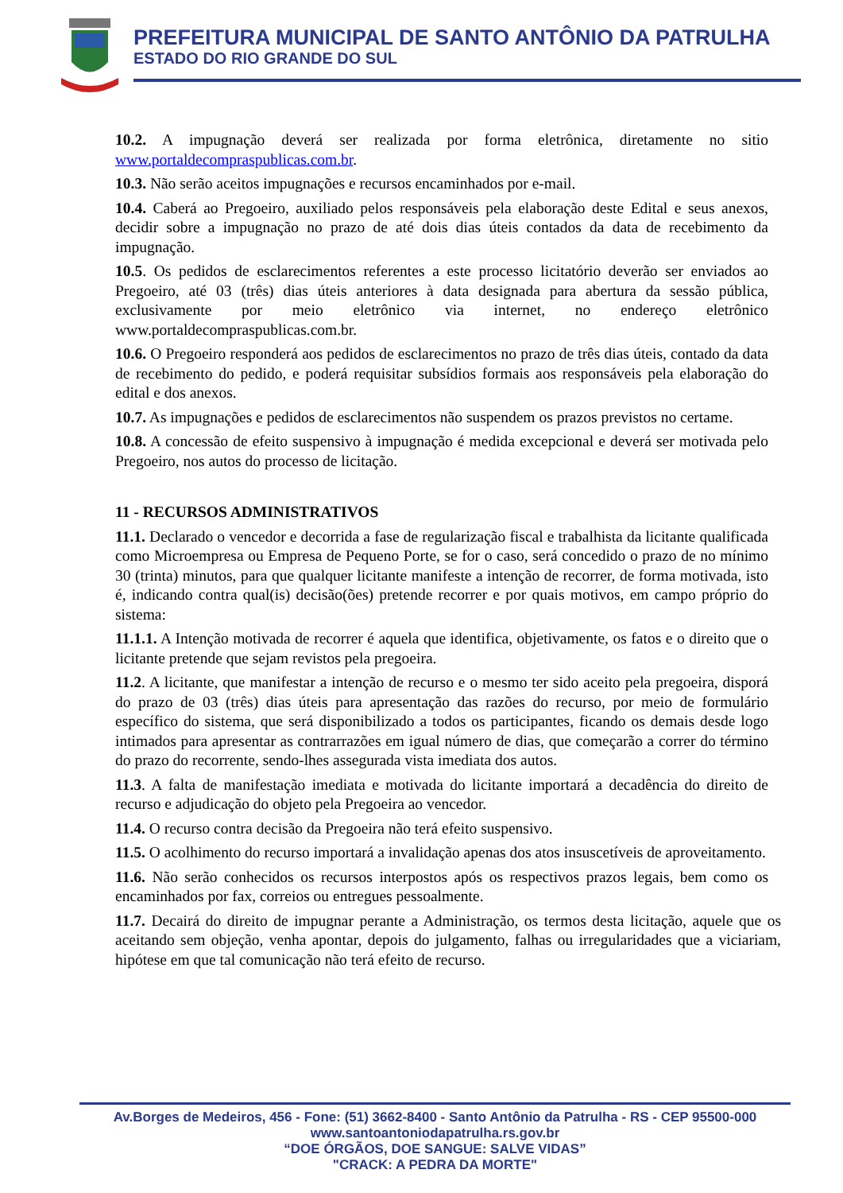PREFEITURA MUNICIPAL DE SANTO ANTÔNIO DA PATRULHA
ESTADO DO RIO GRANDE DO SUL
10.2. A impugnação deverá ser realizada por forma eletrônica, diretamente no sitio www.portaldecompraspublicas.com.br.
10.3. Não serão aceitos impugnações e recursos encaminhados por e-mail.
10.4. Caberá ao Pregoeiro, auxiliado pelos responsáveis pela elaboração deste Edital e seus anexos, decidir sobre a impugnação no prazo de até dois dias úteis contados da data de recebimento da impugnação.
10.5. Os pedidos de esclarecimentos referentes a este processo licitatório deverão ser enviados ao Pregoeiro, até 03 (três) dias úteis anteriores à data designada para abertura da sessão pública, exclusivamente por meio eletrônico via internet, no endereço eletrônico www.portaldecompraspublicas.com.br.
10.6. O Pregoeiro responderá aos pedidos de esclarecimentos no prazo de três dias úteis, contado da data de recebimento do pedido, e poderá requisitar subsídios formais aos responsáveis pela elaboração do edital e dos anexos.
10.7. As impugnações e pedidos de esclarecimentos não suspendem os prazos previstos no certame.
10.8. A concessão de efeito suspensivo à impugnação é medida excepcional e deverá ser motivada pelo Pregoeiro, nos autos do processo de licitação.
11 - RECURSOS ADMINISTRATIVOS
11.1. Declarado o vencedor e decorrida a fase de regularização fiscal e trabalhista da licitante qualificada como Microempresa ou Empresa de Pequeno Porte, se for o caso, será concedido o prazo de no mínimo 30 (trinta) minutos, para que qualquer licitante manifeste a intenção de recorrer, de forma motivada, isto é, indicando contra qual(is) decisão(ões) pretende recorrer e por quais motivos, em campo próprio do sistema:
11.1.1. A Intenção motivada de recorrer é aquela que identifica, objetivamente, os fatos e o direito que o licitante pretende que sejam revistos pela pregoeira.
11.2. A licitante, que manifestar a intenção de recurso e o mesmo ter sido aceito pela pregoeira, disporá do prazo de 03 (três) dias úteis para apresentação das razões do recurso, por meio de formulário específico do sistema, que será disponibilizado a todos os participantes, ficando os demais desde logo intimados para apresentar as contrarrazões em igual número de dias, que começarão a correr do término do prazo do recorrente, sendo-lhes assegurada vista imediata dos autos.
11.3. A falta de manifestação imediata e motivada do licitante importará a decadência do direito de recurso e adjudicação do objeto pela Pregoeira ao vencedor.
11.4. O recurso contra decisão da Pregoeira não terá efeito suspensivo.
11.5. O acolhimento do recurso importará a invalidação apenas dos atos insuscetíveis de aproveitamento.
11.6. Não serão conhecidos os recursos interpostos após os respectivos prazos legais, bem como os encaminhados por fax, correios ou entregues pessoalmente.
11.7. Decairá do direito de impugnar perante a Administração, os termos desta licitação, aquele que os aceitando sem objeção, venha apontar, depois do julgamento, falhas ou irregularidades que a viciariam, hipótese em que tal comunicação não terá efeito de recurso.
Av.Borges de Medeiros, 456 - Fone: (51) 3662-8400 - Santo Antônio da Patrulha - RS - CEP 95500-000
www.santoantoniodapatrulha.rs.gov.br
“DOE ÓRGÃOS, DOE SANGUE: SALVE VIDAS”
"CRACK: A PEDRA DA MORTE"